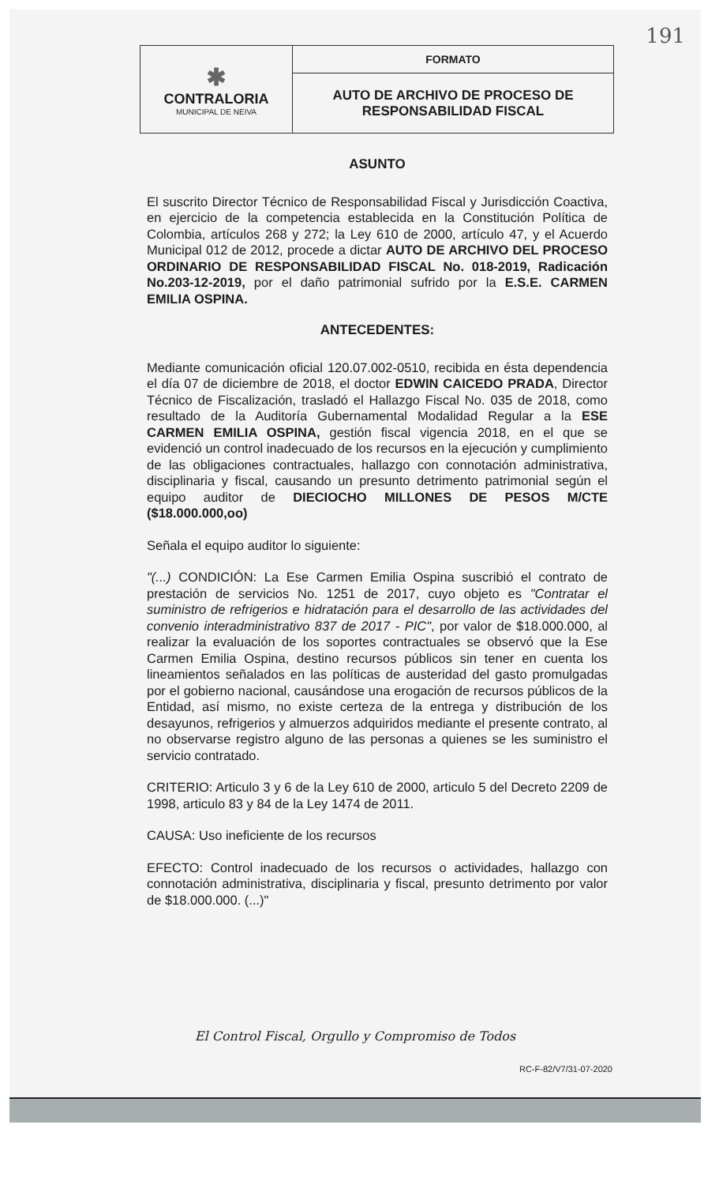191
| ✱ CONTRALORIA MUNICIPAL DE NEIVA | FORMATO |
| | AUTO DE ARCHIVO DE PROCESO DE RESPONSABILIDAD FISCAL |
ASUNTO
El suscrito Director Técnico de Responsabilidad Fiscal y Jurisdicción Coactiva, en ejercicio de la competencia establecida en la Constitución Política de Colombia, artículos 268 y 272; la Ley 610 de 2000, artículo 47, y el Acuerdo Municipal 012 de 2012, procede a dictar AUTO DE ARCHIVO DEL PROCESO ORDINARIO DE RESPONSABILIDAD FISCAL No. 018-2019, Radicación No.203-12-2019, por el daño patrimonial sufrido por la E.S.E. CARMEN EMILIA OSPINA.
ANTECEDENTES:
Mediante comunicación oficial 120.07.002-0510, recibida en ésta dependencia el día 07 de diciembre de 2018, el doctor EDWIN CAICEDO PRADA, Director Técnico de Fiscalización, trasladó el Hallazgo Fiscal No. 035 de 2018, como resultado de la Auditoría Gubernamental Modalidad Regular a la ESE CARMEN EMILIA OSPINA, gestión fiscal vigencia 2018, en el que se evidenció un control inadecuado de los recursos en la ejecución y cumplimiento de las obligaciones contractuales, hallazgo con connotación administrativa, disciplinaria y fiscal, causando un presunto detrimento patrimonial según el equipo auditor de DIECIOCHO MILLONES DE PESOS M/CTE ($18.000.000,oo)
Señala el equipo auditor lo siguiente:
"(...) CONDICIÓN: La Ese Carmen Emilia Ospina suscribió el contrato de prestación de servicios No. 1251 de 2017, cuyo objeto es "Contratar el suministro de refrigerios e hidratación para el desarrollo de las actividades del convenio interadministrativo 837 de 2017 - PIC", por valor de $18.000.000, al realizar la evaluación de los soportes contractuales se observó que la Ese Carmen Emilia Ospina, destino recursos públicos sin tener en cuenta los lineamientos señalados en las políticas de austeridad del gasto promulgadas por el gobierno nacional, causándose una erogación de recursos públicos de la Entidad, así mismo, no existe certeza de la entrega y distribución de los desayunos, refrigerios y almuerzos adquiridos mediante el presente contrato, al no observarse registro alguno de las personas a quienes se les suministro el servicio contratado.
CRITERIO: Articulo 3 y 6 de la Ley 610 de 2000, articulo 5 del Decreto 2209 de 1998, articulo 83 y 84 de la Ley 1474 de 2011.
CAUSA: Uso ineficiente de los recursos
EFECTO: Control inadecuado de los recursos o actividades, hallazgo con connotación administrativa, disciplinaria y fiscal, presunto detrimento por valor de $18.000.000. (...)"
El Control Fiscal, Orgullo y Compromiso de Todos
RC-F-82/V7/31-07-2020